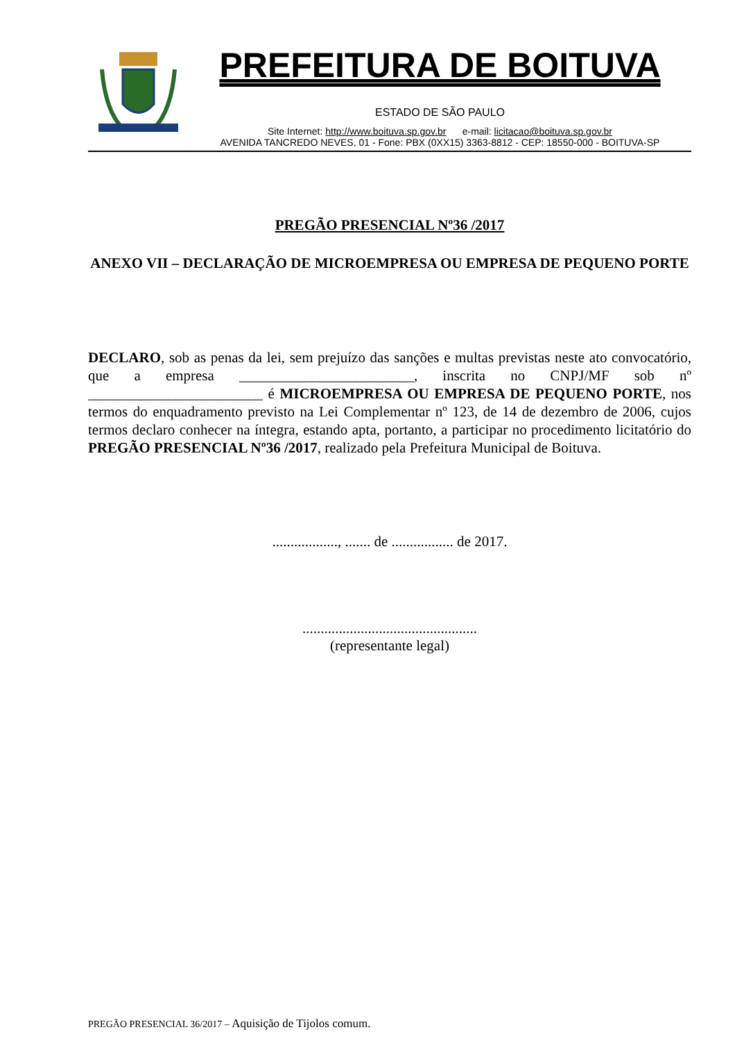PREFEITURA DE BOITUVA
ESTADO DE SÃO PAULO
Site Internet: http://www.boituva.sp.gov.br e-mail: licitacao@boituva.sp.gov.br
AVENIDA TANCREDO NEVES, 01 - Fone: PBX (0XX15) 3363-8812 - CEP: 18550-000 - BOITUVA-SP
PREGÃO PRESENCIAL Nº36 /2017
ANEXO VII – DECLARAÇÃO DE MICROEMPRESA OU EMPRESA DE PEQUENO PORTE
DECLARO, sob as penas da lei, sem prejuízo das sanções e multas previstas neste ato convocatório, que a empresa ________________________, inscrita no CNPJ/MF sob nº ________________________ é MICROEMPRESA OU EMPRESA DE PEQUENO PORTE, nos termos do enquadramento previsto na Lei Complementar nº 123, de 14 de dezembro de 2006, cujos termos declaro conhecer na íntegra, estando apta, portanto, a participar no procedimento licitatório do PREGÃO PRESENCIAL Nº36 /2017, realizado pela Prefeitura Municipal de Boituva.
.................., ....... de ................. de 2017.
................................................
(representante legal)
PREGÃO PRESENCIAL 36/2017 – Aquisição de Tijolos comum.